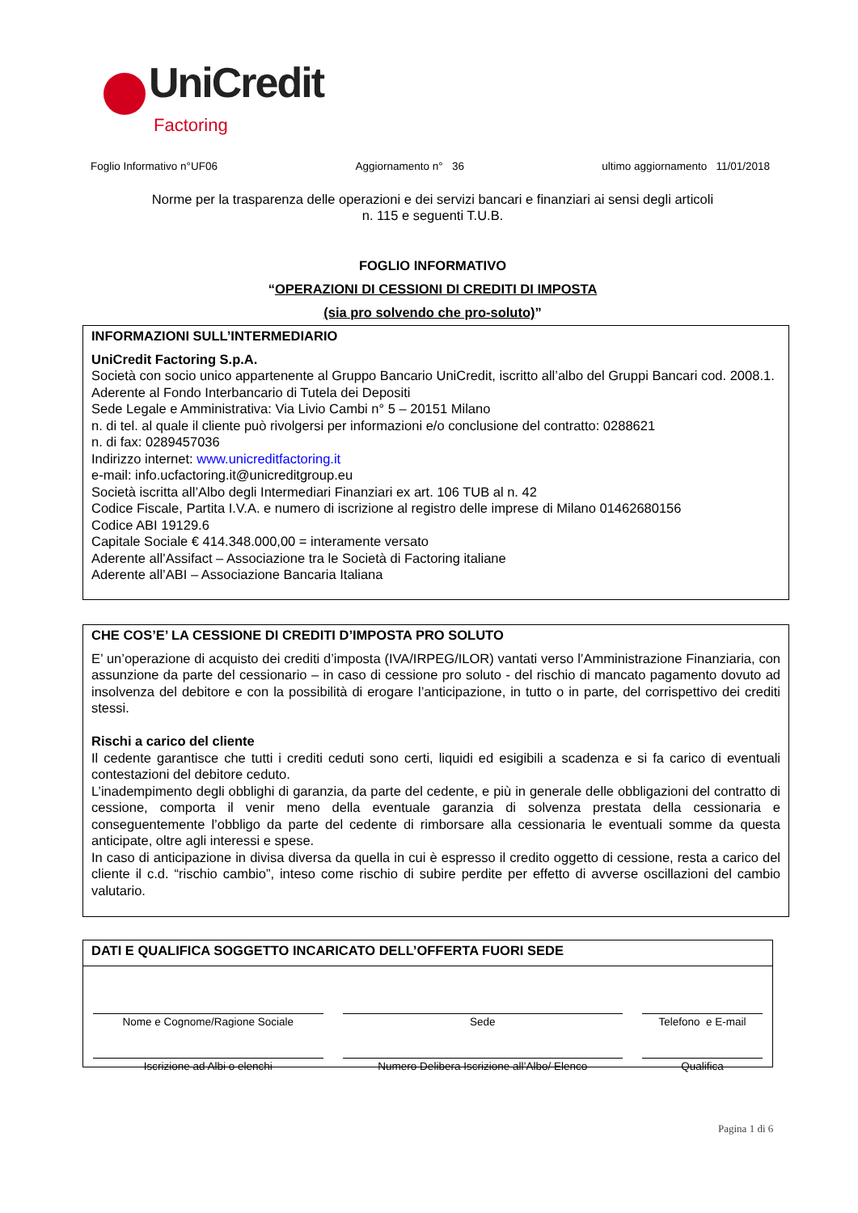UniCredit
Factoring
Foglio Informativo n°UF06 Aggiornamento n° 36 ultimo aggiornamento 11/01/2018
Norme per la trasparenza delle operazioni e dei servizi bancari e finanziari ai sensi degli articoli
n. 115 e seguenti T.U.B.
FOGLIO INFORMATIVO
“OPERAZIONI DI CESSIONI DI CREDITI DI IMPOSTA
(sia pro solvendo che pro-soluto)”
INFORMAZIONI SULL’INTERMEDIARIO
UniCredit Factoring S.p.A.
Società con socio unico appartenente al Gruppo Bancario UniCredit, iscritto all’albo del Gruppi Bancari cod. 2008.1. Aderente al Fondo Interbancario di Tutela dei Depositi
Sede Legale e Amministrativa: Via Livio Cambi n° 5 – 20151 Milano
n. di tel. al quale il cliente può rivolgersi per informazioni e/o conclusione del contratto: 0288621
n. di fax: 0289457036
Indirizzo internet: www.unicreditfactoring.it
e-mail: info.ucfactoring.it@unicreditgroup.eu
Società iscritta all’Albo degli Intermediari Finanziari ex art. 106 TUB al n. 42
Codice Fiscale, Partita I.V.A. e numero di iscrizione al registro delle imprese di Milano 01462680156
Codice ABI 19129.6
Capitale Sociale € 414.348.000,00 = interamente versato
Aderente all’Assifact – Associazione tra le Società di Factoring italiane
Aderente all’ABI – Associazione Bancaria Italiana
CHE COS’E’ LA CESSIONE DI CREDITI D’IMPOSTA PRO SOLUTO
E’ un’operazione di acquisto dei crediti d’imposta (IVA/IRPEG/ILOR) vantati verso l’Amministrazione Finanziaria, con assunzione da parte del cessionario – in caso di cessione pro soluto - del rischio di mancato pagamento dovuto ad insolvenza del debitore e con la possibilità di erogare l’anticipazione, in tutto o in parte, del corrispettivo dei crediti stessi.
Rischi a carico del cliente
Il cedente garantisce che tutti i crediti ceduti sono certi, liquidi ed esigibili a scadenza e si fa carico di eventuali contestazioni del debitore ceduto.
L’inadempimento degli obblighi di garanzia, da parte del cedente, e più in generale delle obbligazioni del contratto di cessione, comporta il venir meno della eventuale garanzia di solvenza prestata della cessionaria e conseguentemente l’obbligo da parte del cedente di rimborsare alla cessionaria le eventuali somme da questa anticipate, oltre agli interessi e spese.
In caso di anticipazione in divisa diversa da quella in cui è espresso il credito oggetto di cessione, resta a carico del cliente il c.d. “rischio cambio”, inteso come rischio di subire perdite per effetto di avverse oscillazioni del cambio valutario.
DATI E QUALIFICA SOGGETTO INCARICATO DELL’OFFERTA FUORI SEDE
| Nome e Cognome/Ragione Sociale | Sede | Telefono e E-mail |
| Iscrizione ad Albi o elenchi | Numero Delibera Iscrizione all’Albo/ Elenco | Qualifica |
Pagina 1 di 6